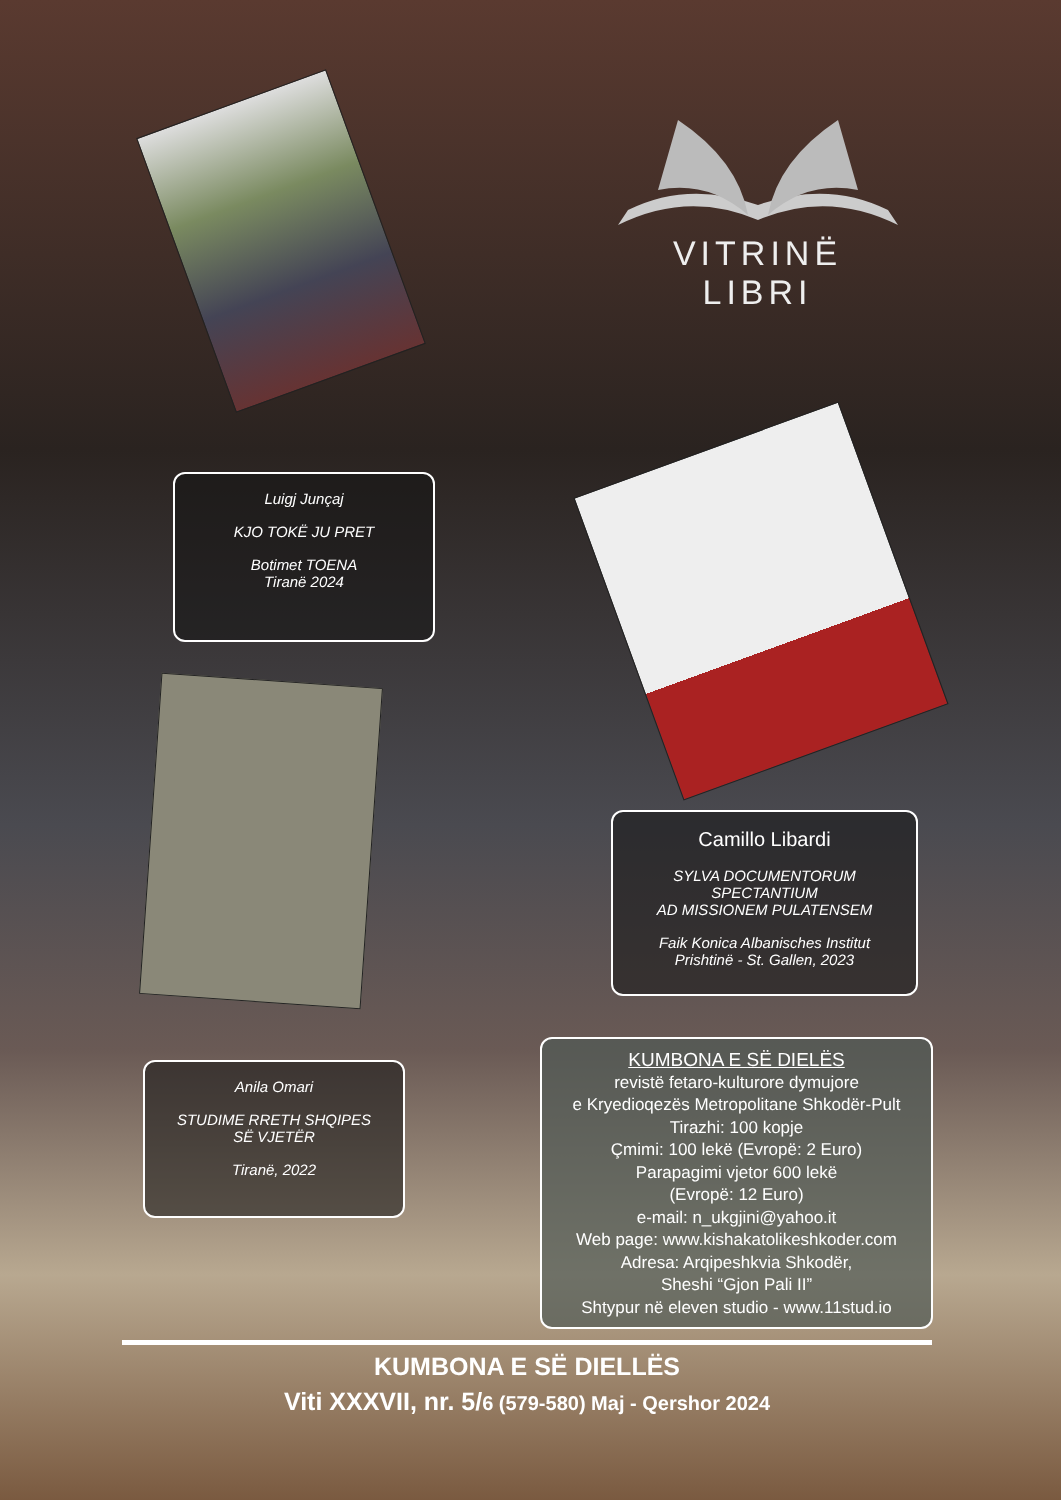VITRINË LIBRI
Luigj Junçaj
KJO TOKË JU PRET
Botimet TOENA
Tiranë 2024
Camillo Libardi
SYLVA DOCUMENTORUM SPECTANTIUM
AD MISSIONEM PULATENSEM
Faik Konica Albanisches Institut
Prishtinë - St. Gallen, 2023
Anila Omari
STUDIME RRETH SHQIPES
SË VJETËR
Tiranë, 2022
KUMBONA E SË DIELËS
revistë fetaro-kulturore dymujore
e Kryedioqezës Metropolitane Shkodër-Pult
Tirazhi: 100 kopje
Çmimi: 100 lekë (Evropë: 2 Euro)
Parapagimi vjetor 600 lekë
(Evropë: 12 Euro)
e-mail: n_ukgjini@yahoo.it
Web page: www.kishakatolikeshkoder.com
Adresa: Arqipeshkvia Shkodër,
Sheshi “Gjon Pali II”
Shtypur në eleven studio - www.11stud.io
KUMBONA E SË DIELLËS
Viti XXXVII, nr. 5/6 (579-580) Maj - Qershor 2024